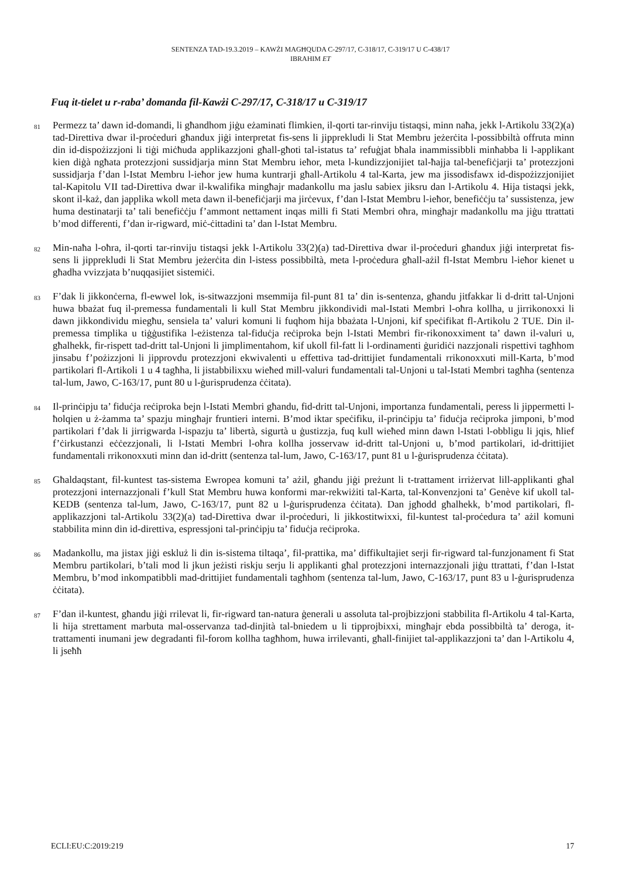SENTENZA TAD-19.3.2019 – KAWŻI MAGĦQUDA C-297/17, C-318/17, C-319/17 U C-438/17
IBRAHIM ET
Fuq it-tielet u r-raba’ domanda fil-Kawżi C-297/17, C-318/17 u C-319/17
81
Permezz ta’ dawn id-domandi, li għandhom jiġu eżaminati flimkien, il-qorti tar-rinviju tistaqsi, minn naħa, jekk l-Artikolu 33(2)(a) tad-Direttiva dwar il-proċeduri għandux jiġi interpretat fis-sens li jipprekludi li Stat Membru jeżerċita l-possibbiltà offruta minn din id-dispożizzjoni li tiġi miċħuda applikazzjoni għall-għoti tal-istatus ta’ refuġjat bħala inammissibbli minħabba li l-applikant kien diġà ngħata protezzjoni sussidjarja minn Stat Membru ieħor, meta l-kundizzjonijiet tal-ħajja tal-benefiċjarji ta’ protezzjoni sussidjarja f’dan l-Istat Membru l-ieħor jew huma kuntrarji għall-Artikolu 4 tal-Karta, jew ma jissodisfawx id-dispożizzjonijiet tal-Kapitolu VII tad-Direttiva dwar il-kwalifika mingħajr madankollu ma jaslu sabiex jiksru dan l-Artikolu 4. Hija tistaqsi jekk, skont il-każ, dan japplika wkoll meta dawn il-benefiċjarji ma jirċevux, f’dan l-Istat Membru l-ieħor, benefiċċju ta’ sussistenza, jew huma destinatarji ta’ tali benefiċċju f’ammont nettament inqas milli fi Stati Membri oħra, mingħajr madankollu ma jiġu ttrattati b’mod differenti, f’dan ir-rigward, miċ-ċittadini ta’ dan l-Istat Membru.
82
Min-naħa l-oħra, il-qorti tar-rinviju tistaqsi jekk l-Artikolu 33(2)(a) tad-Direttiva dwar il-proċeduri għandux jiġi interpretat fis-sens li jipprekludi li Stat Membru jeżerċita din l-istess possibbiltà, meta l-proċedura għall-ażil fl-Istat Membru l-ieħor kienet u għadha vvizzjata b’nuqqasijiet sistemiċi.
83
F’dak li jikkonċerna, fl-ewwel lok, is-sitwazzjoni msemmija fil-punt 81 ta’ din is-sentenza, għandu jitfakkar li d-dritt tal-Unjoni huwa bbażat fuq il-premessa fundamentali li kull Stat Membru jikkondividi mal-Istati Membri l-oħra kollha, u jirrikonoxxi li dawn jikkondividu miegħu, sensiela ta’ valuri komuni li fuqhom hija bbażata l-Unjoni, kif speċifikat fl-Artikolu 2 TUE. Din il-premessa timplika u tiġġustifika l-eżistenza tal-fiduċja reċiproka bejn l-Istati Membri fir-rikonoxximent ta’ dawn il-valuri u, għalhekk, fir-rispett tad-dritt tal-Unjoni li jimplimentahom, kif ukoll fil-fatt li l-ordinamenti ġuridiċi nazzjonali rispettivi tagħhom jinsabu f’pożizzjoni li jipprovdu protezzjoni ekwivalenti u effettiva tad-drittijiet fundamentali rrikonoxxuti mill-Karta, b’mod partikolari fl-Artikoli 1 u 4 tagħha, li jistabbilixxu wieħed mill-valuri fundamentali tal-Unjoni u tal-Istati Membri tagħha (sentenza tal-lum, Jawo, C-163/17, punt 80 u l-ġurisprudenza ċċitata).
84
Il-prinċipju ta’ fiduċja reċiproka bejn l-Istati Membri għandu, fid-dritt tal-Unjoni, importanza fundamentali, peress li jippermetti l-ħolqien u ż-żamma ta’ spazju mingħajr fruntieri interni. B’mod iktar speċifiku, il-prinċipju ta’ fiduċja reċiproka jimponi, b’mod partikolari f’dak li jirrigwarda l-ispazju ta’ libertà, sigurtà u ġustizzja, fuq kull wieħed minn dawn l-Istati l-obbligu li jqis, ħlief f’ċirkustanzi eċċezzjonali, li l-Istati Membri l-oħra kollha josservaw id-dritt tal-Unjoni u, b’mod partikolari, id-drittijiet fundamentali rrikonoxxuti minn dan id-dritt (sentenza tal-lum, Jawo, C-163/17, punt 81 u l-ġurisprudenza ċċitata).
85
Għaldaqstant, fil-kuntest tas-sistema Ewropea komuni ta’ ażil, għandu jiġi preżunt li t-trattament irriżervat lill-applikanti għal protezzjoni internazzjonali f’kull Stat Membru huwa konformi mar-rekwiżiti tal-Karta, tal-Konvenzjoni ta’ Genève kif ukoll tal-KEDB (sentenza tal-lum, Jawo, C-163/17, punt 82 u l-ġurisprudenza ċċitata). Dan jgħodd għalhekk, b’mod partikolari, fl-applikazzjoni tal-Artikolu 33(2)(a) tad-Direttiva dwar il-proċeduri, li jikkostitwixxi, fil-kuntest tal-proċedura ta’ ażil komuni stabbilita minn din id-direttiva, espressjoni tal-prinċipju ta’ fiduċja reċiproka.
86
Madankollu, ma jistax jiġi eskluż li din is-sistema tiltaqa’, fil-prattika, ma’ diffikultajiet serji fir-rigward tal-funzjonament fi Stat Membru partikolari, b’tali mod li jkun jeżisti riskju serju li applikanti għal protezzjoni internazzjonali jiġu ttrattati, f’dan l-Istat Membru, b’mod inkompatibbli mad-drittijiet fundamentali tagħhom (sentenza tal-lum, Jawo, C-163/17, punt 83 u l-ġurisprudenza ċċitata).
87
F’dan il-kuntest, għandu jiġi rrilevat li, fir-rigward tan-natura ġenerali u assoluta tal-projbizzjoni stabbilita fl-Artikolu 4 tal-Karta, li hija strettament marbuta mal-osservanza tad-dinjità tal-bniedem u li tipprojbixxi, mingħajr ebda possibbiltà ta’ deroga, it-trattamenti inumani jew degradanti fil-forom kollha tagħhom, huwa irrilevanti, għall-finijiet tal-applikazzjoni ta’ dan l-Artikolu 4, li jseħħ
ECLI:EU:C:2019:219 17